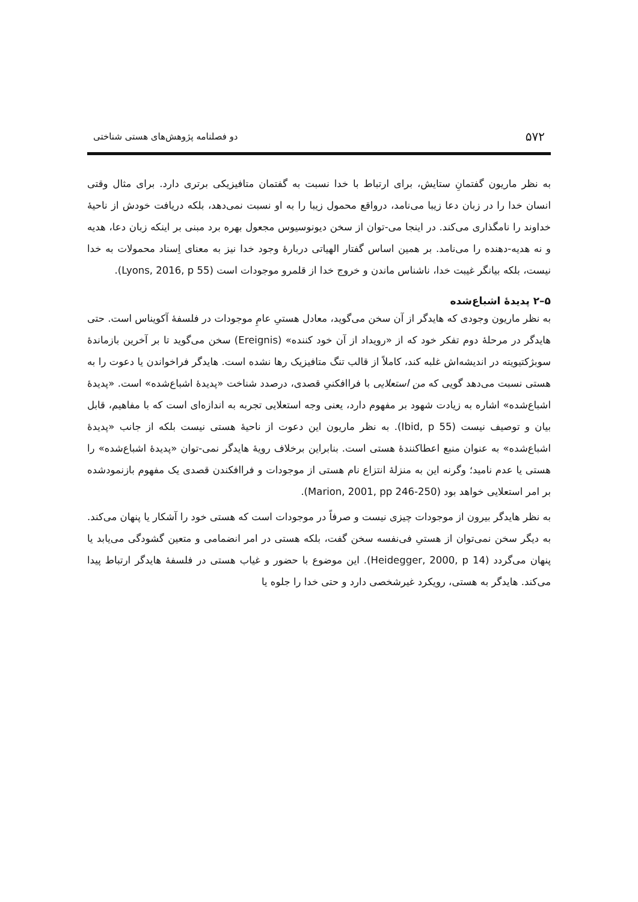۵۷۲ دو فصلنامه پژوهش‌های هستی شناختی
به نظر ماریون گفتمانِ ستایش، برای ارتباط با خدا نسبت به گفتمان متافیزیکی برتری دارد. برای مثال وقتی انسان خدا را در زبان دعا زیبا می‌نامد، درواقع محمول زیبا را به او نسبت نمی‌دهد، بلکه دریافت خودش از ناحیهٔ خداوند را نامگذاری می‌کند. در اینجا می-توان از سخن دیونوسیوس مجعول بهره برد مبنی بر اینکه زبان دعا، هدیه و نه هدیه-دهنده را می‌نامد. بر همین اساس گفتار الهیاتی دربارهٔ وجود خدا نیز به معنای اِسناد محمولات به خدا نیست، بلکه بیانگر غیبت خدا، ناشناس ماندن و خروج خدا از قلمرو موجودات است (Lyons, 2016, p 55).
۵–۲ پدیدهٔ اشباع‌شده
به نظر ماریون وجودی که هایدگر از آن سخن می‌گوید، معادل هستیِ عامِ موجودات در فلسفهٔ آکویناس است. حتی هایدگر در مرحلهٔ دوم تفکر خود که از «رویداد از آن خود کننده» (Ereignis) سخن می‌گوید تا بر آخرین بازماندهٔ سوبژکتیویته در اندیشه‌اش غلبه کند، کاملاً از قالب تنگ متافیزیک رها نشده است. هایدگر فراخواندن یا دعوت را به هستی نسبت می‌دهد گویی که من استعلایی با فراافکنیِ قصدی، درصدد شناخت «پدیدهٔ اشباع‌شده» است. «پدیدهٔ اشباع‌شده» اشاره به زیادت شهود بر مفهوم دارد، یعنی وجه استعلایی تجربه به اندازه‌ای است که با مفاهیم، قابل بیان و توصیف نیست (Ibid, p 55). به نظر ماریون این دعوت از ناحیهٔ هستی نیست بلکه از جانب «پدیدهٔ اشباع‌شده» به عنوان منبع اعطاکنندهٔ هستی است. بنابراین برخلاف رویهٔ هایدگر نمی-توان «پدیدهٔ اشباع‌شده» را هستی یا عدم نامید؛ وگرنه این به منزلهٔ انتزاع نام هستی از موجودات و فراافکندن قصدی یک مفهوم بازنمودشده بر امر استعلایی خواهد بود (Marion, 2001, pp 246-250).
به نظر هایدگر بیرون از موجودات چیزی نیست و صرفاً در موجودات است که هستی خود را آشکار یا پنهان می‌کند. به دیگر سخن نمی‌توان از هستیِ فی‌نفسه سخن گفت، بلکه هستی در امر انضمامی و متعین گشودگی می‌یابد یا پنهان می‌گردد (Heidegger, 2000, p 14). این موضوع با حضور و غیاب هستی در فلسفهٔ هایدگر ارتباط پیدا می‌کند. هایدگر به هستی، رویکرد غیرشخصی دارد و حتی خدا را جلوه یا